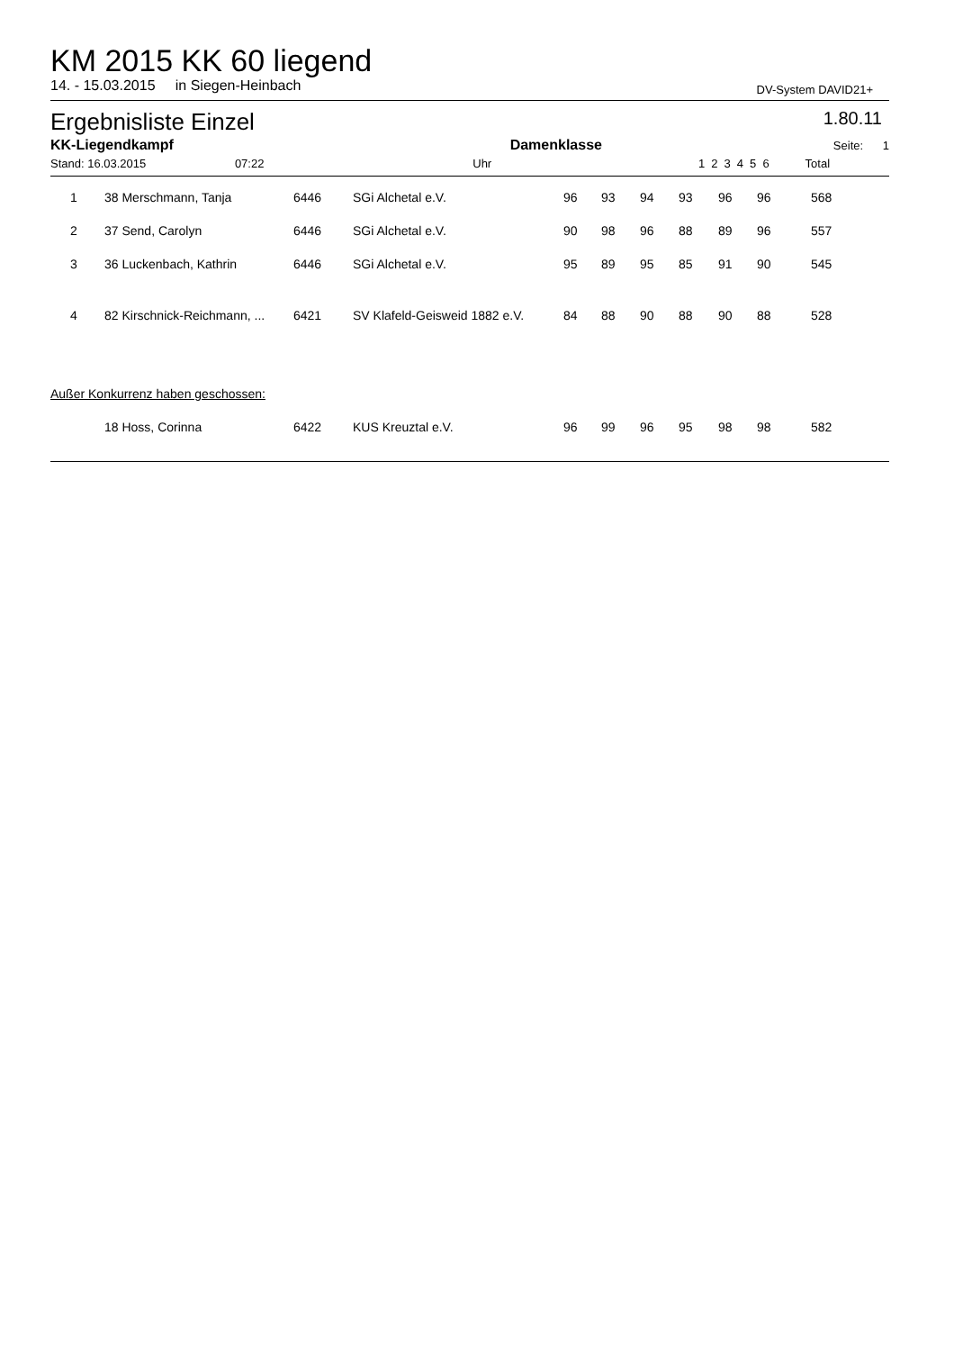KM 2015 KK 60 liegend
14. - 15.03.2015 in Siegen-Heinbach DV-System DAVID21+
Ergebnisliste Einzel 1.80.11
| KK-Liegendkampf | | Damenklasse | | | | | | | Seite: 1 | |
| Stand: 16.03.2015 07:22 | Uhr | | 1 | 2 | 3 | 4 | 5 | 6 | Total | |
| 1 | 38 Merschmann, Tanja | 6446 | SGi Alchetal e.V. | 96 | 93 | 94 | 93 | 96 | 96 | 568 | |
| 2 | 37 Send, Carolyn | 6446 | SGi Alchetal e.V. | 90 | 98 | 96 | 88 | 89 | 96 | 557 | |
| 3 | 36 Luckenbach, Kathrin | 6446 | SGi Alchetal e.V. | 95 | 89 | 95 | 85 | 91 | 90 | 545 | |
| 4 | 82 Kirschnick-Reichmann, ... | 6421 | SV Klafeld-Geisweid 1882 e.V. | 84 | 88 | 90 | 88 | 90 | 88 | 528 | |
| Außer Konkurrenz haben geschossen: | | | | | | | | | | | |
| | 18 Hoss, Corinna | 6422 | KUS Kreuztal e.V. | 96 | 99 | 96 | 95 | 98 | 98 | 582 | |